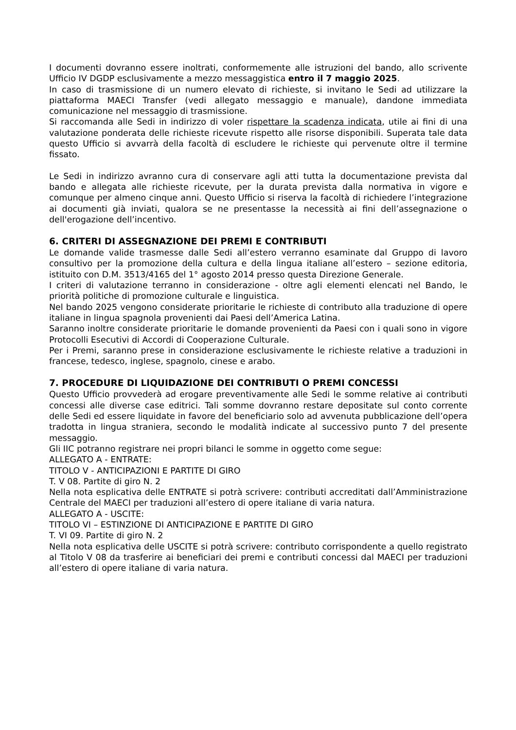I documenti dovranno essere inoltrati, conformemente alle istruzioni del bando, allo scrivente Ufficio IV DGDP esclusivamente a mezzo messaggistica entro il 7 maggio 2025.
In caso di trasmissione di un numero elevato di richieste, si invitano le Sedi ad utilizzare la piattaforma MAECI Transfer (vedi allegato messaggio e manuale), dandone immediata comunicazione nel messaggio di trasmissione.
Si raccomanda alle Sedi in indirizzo di voler rispettare la scadenza indicata, utile ai fini di una valutazione ponderata delle richieste ricevute rispetto alle risorse disponibili. Superata tale data questo Ufficio si avvarrà della facoltà di escludere le richieste qui pervenute oltre il termine fissato.
Le Sedi in indirizzo avranno cura di conservare agli atti tutta la documentazione prevista dal bando e allegata alle richieste ricevute, per la durata prevista dalla normativa in vigore e comunque per almeno cinque anni. Questo Ufficio si riserva la facoltà di richiedere l’integrazione ai documenti già inviati, qualora se ne presentasse la necessità ai fini dell’assegnazione o dell'erogazione dell’incentivo.
6. CRITERI DI ASSEGNAZIONE DEI PREMI E CONTRIBUTI
Le domande valide trasmesse dalle Sedi all’estero verranno esaminate dal Gruppo di lavoro consultivo per la promozione della cultura e della lingua italiane all’estero – sezione editoria, istituito con D.M. 3513/4165 del 1° agosto 2014 presso questa Direzione Generale.
I criteri di valutazione terranno in considerazione - oltre agli elementi elencati nel Bando, le priorità politiche di promozione culturale e linguistica.
Nel bando 2025 vengono considerate prioritarie le richieste di contributo alla traduzione di opere italiane in lingua spagnola provenienti dai Paesi dell’America Latina.
Saranno inoltre considerate prioritarie le domande provenienti da Paesi con i quali sono in vigore Protocolli Esecutivi di Accordi di Cooperazione Culturale.
Per i Premi, saranno prese in considerazione esclusivamente le richieste relative a traduzioni in francese, tedesco, inglese, spagnolo, cinese e arabo.
7. PROCEDURE DI LIQUIDAZIONE DEI CONTRIBUTI O PREMI CONCESSI
Questo Ufficio provvederà ad erogare preventivamente alle Sedi le somme relative ai contributi concessi alle diverse case editrici. Tali somme dovranno restare depositate sul conto corrente delle Sedi ed essere liquidate in favore del beneficiario solo ad avvenuta pubblicazione dell’opera tradotta in lingua straniera, secondo le modalità indicate al successivo punto 7 del presente messaggio.
Gli IIC potranno registrare nei propri bilanci le somme in oggetto come segue:
ALLEGATO A - ENTRATE:
TITOLO V - ANTICIPAZIONI E PARTITE DI GIRO
T. V 08. Partite di giro N. 2
Nella nota esplicativa delle ENTRATE si potrà scrivere: contributi accreditati dall’Amministrazione Centrale del MAECI per traduzioni all’estero di opere italiane di varia natura.
ALLEGATO A - USCITE:
TITOLO VI – ESTINZIONE DI ANTICIPAZIONE E PARTITE DI GIRO
T. VI 09. Partite di giro N. 2
Nella nota esplicativa delle USCITE si potrà scrivere: contributo corrispondente a quello registrato al Titolo V 08 da trasferire ai beneficiari dei premi e contributi concessi dal MAECI per traduzioni all’estero di opere italiane di varia natura.